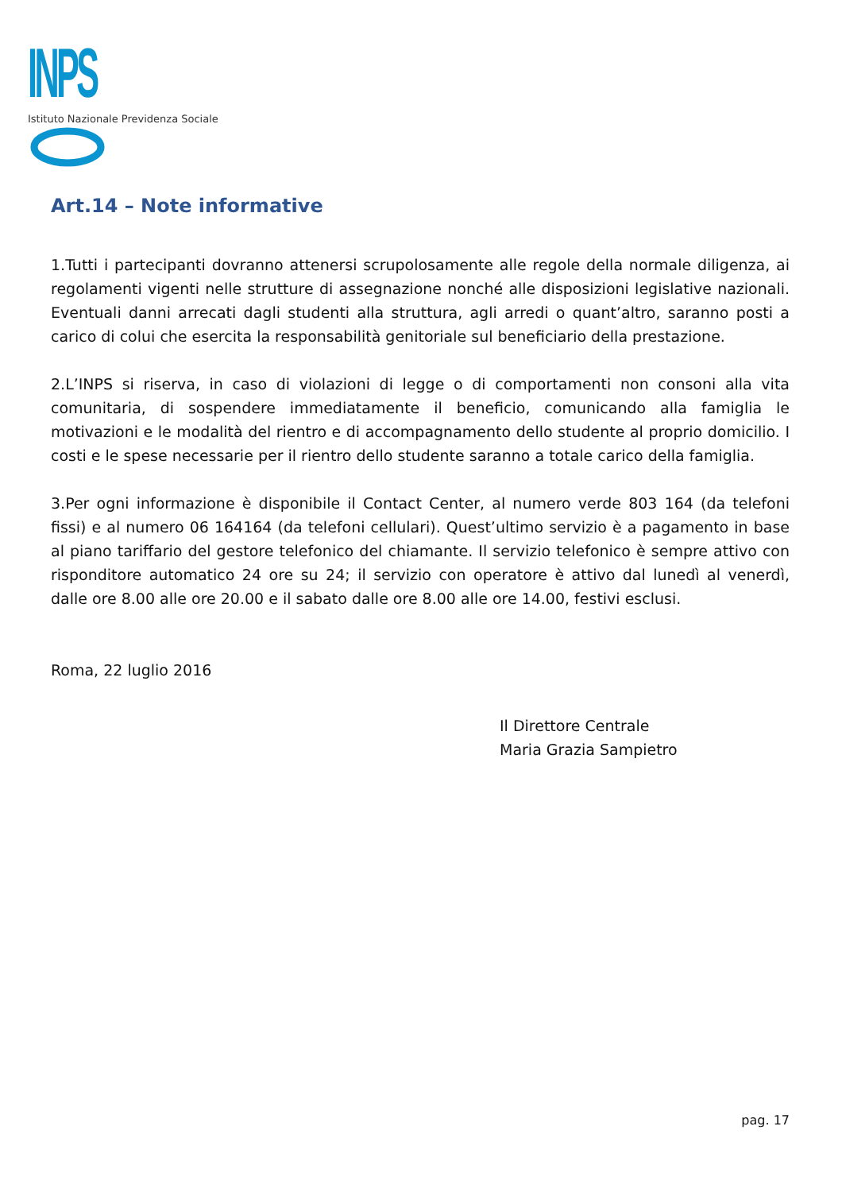INPS
Istituto Nazionale Previdenza Sociale
Art.14 – Note informative
1.Tutti i partecipanti dovranno attenersi scrupolosamente alle regole della normale diligenza, ai regolamenti vigenti nelle strutture di assegnazione nonché alle disposizioni legislative nazionali. Eventuali danni arrecati dagli studenti alla struttura, agli arredi o quant’altro, saranno posti a carico di colui che esercita la responsabilità genitoriale sul beneficiario della prestazione.
2.L’INPS si riserva, in caso di violazioni di legge o di comportamenti non consoni alla vita comunitaria, di sospendere immediatamente il beneficio, comunicando alla famiglia le motivazioni e le modalità del rientro e di accompagnamento dello studente al proprio domicilio. I costi e le spese necessarie per il rientro dello studente saranno a totale carico della famiglia.
3.Per ogni informazione è disponibile il Contact Center, al numero verde 803 164 (da telefoni fissi) e al numero 06 164164 (da telefoni cellulari). Quest’ultimo servizio è a pagamento in base al piano tariffario del gestore telefonico del chiamante. Il servizio telefonico è sempre attivo con risponditore automatico 24 ore su 24; il servizio con operatore è attivo dal lunedì al venerdì, dalle ore 8.00 alle ore 20.00 e il sabato dalle ore 8.00 alle ore 14.00, festivi esclusi.
Roma, 22 luglio 2016
Il Direttore Centrale
Maria Grazia Sampietro
pag. 17